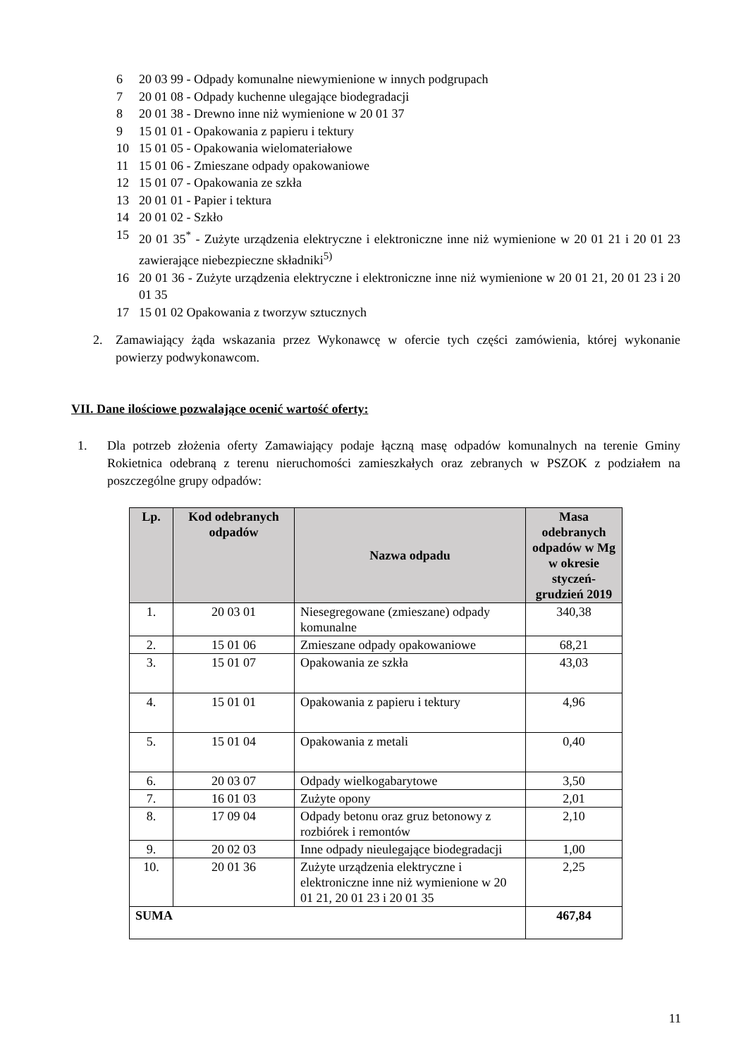6 20 03 99 - Odpady komunalne niewymienione w innych podgrupach
7 20 01 08 - Odpady kuchenne ulegające biodegradacji
8 20 01 38 - Drewno inne niż wymienione w 20 01 37
9 15 01 01 - Opakowania z papieru i tektury
10 15 01 05 - Opakowania wielomateriałowe
11 15 01 06 - Zmieszane odpady opakowaniowe
12 15 01 07 - Opakowania ze szkła
13 20 01 01 - Papier i tektura
14 20 01 02 - Szkło
15 20 01 35<sup>*</sup> - Zużyte urządzenia elektryczne i elektroniczne inne niż wymienione w 20 01 21 i 20 01 23 zawierające niebezpieczne składniki<sup>5)</sup>
16 20 01 36 - Zużyte urządzenia elektryczne i elektroniczne inne niż wymienione w 20 01 21, 20 01 23 i 20 01 35
17 15 01 02 Opakowania z tworzyw sztucznych
2. Zamawiający żąda wskazania przez Wykonawcę w ofercie tych części zamówienia, której wykonanie powierzy podwykonawcom.
VII. Dane ilościowe pozwalające ocenić wartość oferty:
1. Dla potrzeb złożenia oferty Zamawiający podaje łączną masę odpadów komunalnych na terenie Gminy Rokietnica odebraną z terenu nieruchomości zamieszkałych oraz zebranych w PSZOK z podziałem na poszczególne grupy odpadów:
| Lp. | Kod odebranych odpadów | Nazwa odpadu | Masa odebranych odpadów w Mg w okresie styczeń-grudzień 2019 |
| --- | --- | --- | --- |
| 1. | 20 03 01 | Niesegregowane (zmieszane) odpady komunalne | 340,38 |
| 2. | 15 01 06 | Zmieszane odpady opakowaniowe | 68,21 |
| 3. | 15 01 07 | Opakowania ze szkła | 43,03 |
| 4. | 15 01 01 | Opakowania z papieru i tektury | 4,96 |
| 5. | 15 01 04 | Opakowania z metali | 0,40 |
| 6. | 20 03 07 | Odpady wielkogabarytowe | 3,50 |
| 7. | 16 01 03 | Zużyte opony | 2,01 |
| 8. | 17 09 04 | Odpady betonu oraz gruz betonowy z rozbiórek i remontów | 2,10 |
| 9. | 20 02 03 | Inne odpady nieulegające biodegradacji | 1,00 |
| 10. | 20 01 36 | Zużyte urządzenia elektryczne i elektroniczne inne niż wymienione w 20 01 21, 20 01 23 i 20 01 35 | 2,25 |
| SUMA | | | 467,84 |
11